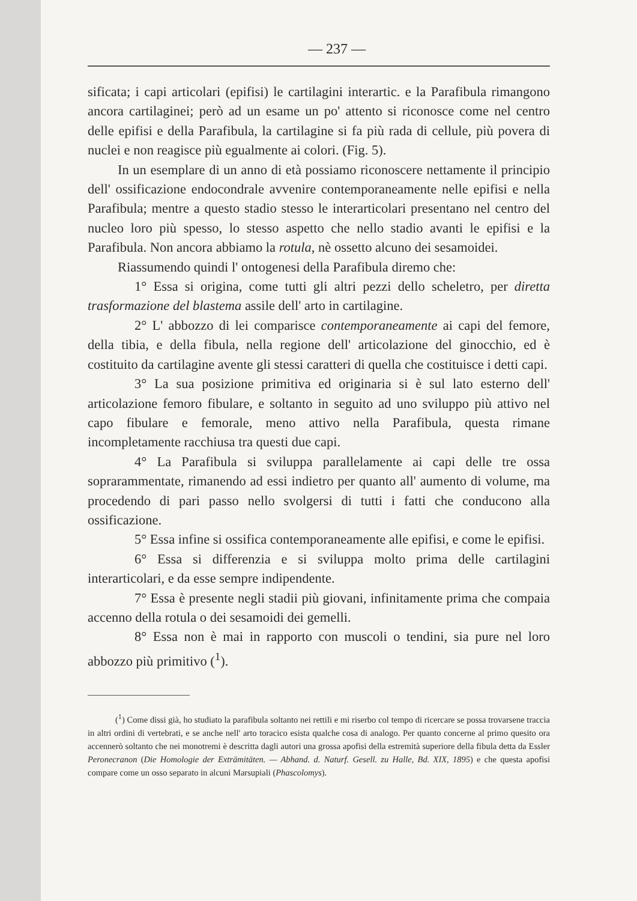— 237 —
sificata; i capi articolari (epifisi) le cartilagini interartic. e la Parafibula rimangono ancora cartilaginei; però ad un esame un po' attento si riconosce come nel centro delle epifisi e della Parafibula, la cartilagine si fa più rada di cellule, più povera di nuclei e non reagisce più egualmente ai colori. (Fig. 5).
In un esemplare di un anno di età possiamo riconoscere nettamente il principio dell' ossificazione endocondrale avvenire contemporaneamente nelle epifisi e nella Parafibula; mentre a questo stadio stesso le interarticolari presentano nel centro del nucleo loro più spesso, lo stesso aspetto che nello stadio avanti le epifisi e la Parafibula. Non ancora abbiamo la rotula, nè ossetto alcuno dei sesamoidei.
Riassumendo quindi l' ontogenesi della Parafibula diremo che:
1° Essa si origina, come tutti gli altri pezzi dello scheletro, per diretta trasformazione del blastema assile dell' arto in cartilagine.
2° L' abbozzo di lei comparisce contemporaneamente ai capi del femore, della tibia, e della fibula, nella regione dell' articolazione del ginocchio, ed è costituito da cartilagine avente gli stessi caratteri di quella che costituisce i detti capi.
3° La sua posizione primitiva ed originaria si è sul lato esterno dell' articolazione femoro fibulare, e soltanto in seguito ad uno sviluppo più attivo nel capo fibulare e femorale, meno attivo nella Parafibula, questa rimane incompletamente racchiusa tra questi due capi.
4° La Parafibula si sviluppa parallelamente ai capi delle tre ossa soprarammentate, rimanendo ad essi indietro per quanto all' aumento di volume, ma procedendo di pari passo nello svolgersi di tutti i fatti che conducono alla ossificazione.
5° Essa infine si ossifica contemporaneamente alle epifisi, e come le epifisi.
6° Essa si differenzia e si sviluppa molto prima delle cartilagini interarticolari, e da esse sempre indipendente.
7° Essa è presente negli stadii più giovani, infinitamente prima che compaia accenno della rotula o dei sesamoidi dei gemelli.
8° Essa non è mai in rapporto con muscoli o tendini, sia pure nel loro abbozzo più primitivo (<sup>1</sup>).
(<sup>1</sup>) Come dissi già, ho studiato la parafibula soltanto nei rettili e mi riserbo col tempo di ricercare se possa trovarsene traccia in altri ordini di vertebrati, e se anche nell' arto toracico esista qualche cosa di analogo. Per quanto concerne al primo quesito ora accennerò soltanto che nei monotremi è descritta dagli autori una grossa apofisi della estremità superiore della fibula detta da Essler Peronecranon (Die Homologie der Exträmitäten. — Abhand. d. Naturf. Gesell. zu Halle, Bd. XIX, 1895) e che questa apofisi compare come un osso separato in alcuni Marsupiali (Phascolomys).